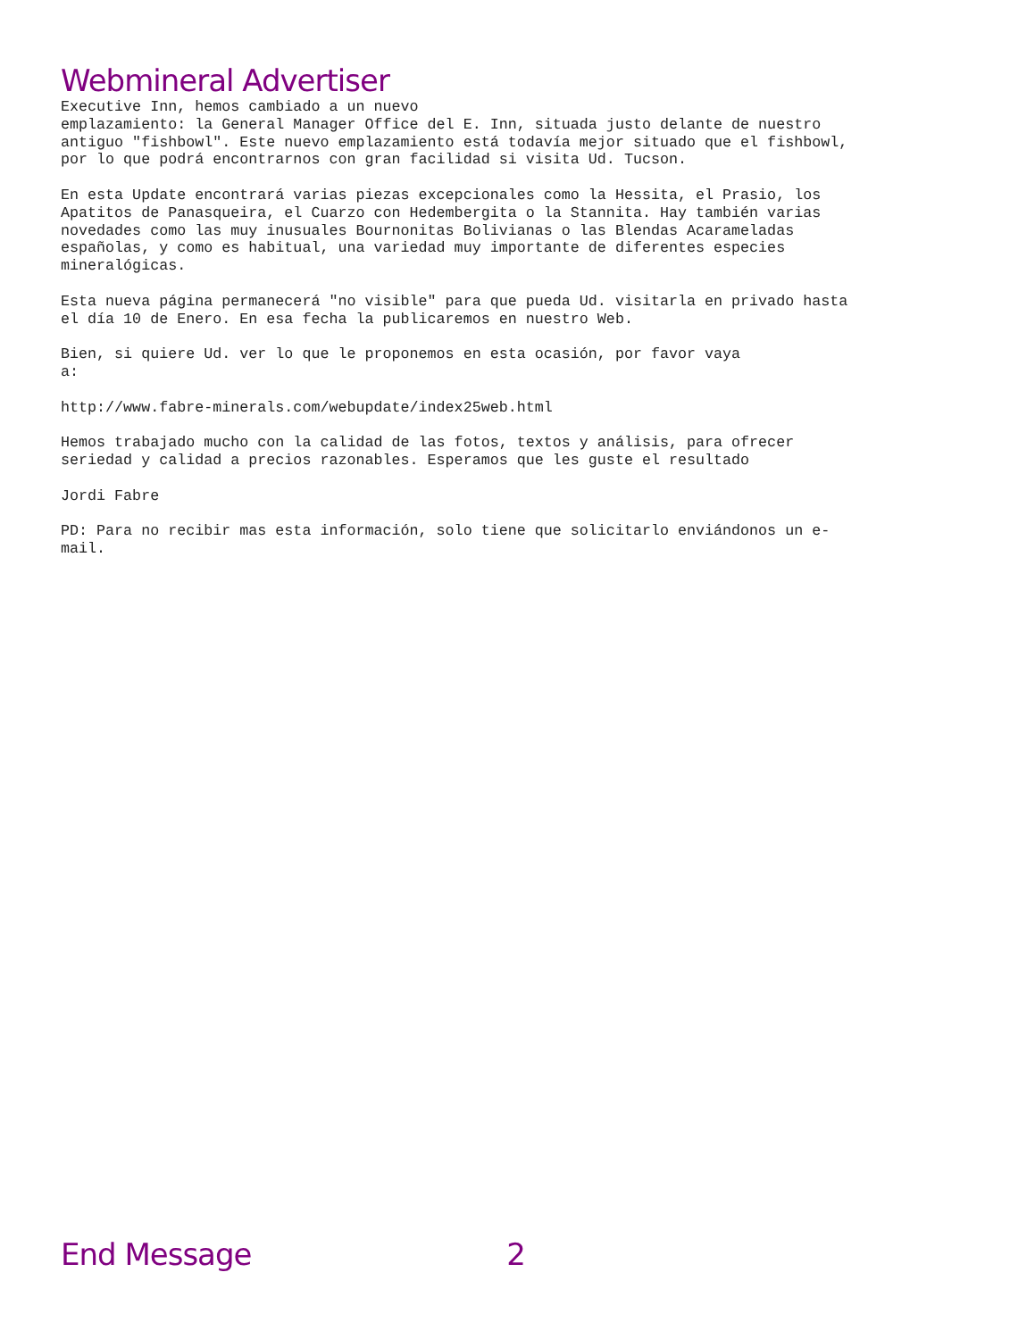Webmineral Advertiser
Executive Inn, hemos cambiado a un nuevo
emplazamiento: la General Manager Office del E. Inn, situada justo delante de nuestro
antiguo "fishbowl". Este nuevo emplazamiento está todavía mejor situado que el fishbowl,
por lo que podrá encontrarnos con gran facilidad si visita Ud. Tucson.

En esta Update encontrará varias piezas excepcionales como la Hessita, el Prasio, los
Apatitos de Panasqueira, el Cuarzo con Hedembergita o la Stannita. Hay también varias
novedades como las muy inusuales Bournonitas Bolivianas o las Blendas Acarameladas
españolas, y como es habitual, una variedad muy importante de diferentes especies
mineralógicas.

Esta nueva página permanecerá "no visible" para que pueda Ud. visitarla en privado hasta
el día 10 de Enero. En esa fecha la publicaremos en nuestro Web.

Bien, si quiere Ud. ver lo que le proponemos en esta ocasión, por favor vaya
a:

http://www.fabre-minerals.com/webupdate/index25web.html

Hemos trabajado mucho con la calidad de las fotos, textos y análisis, para ofrecer
seriedad y calidad a precios razonables. Esperamos que les guste el resultado

Jordi Fabre

PD: Para no recibir mas esta información, solo tiene que solicitarlo enviándonos un e-
mail.
End Message 2